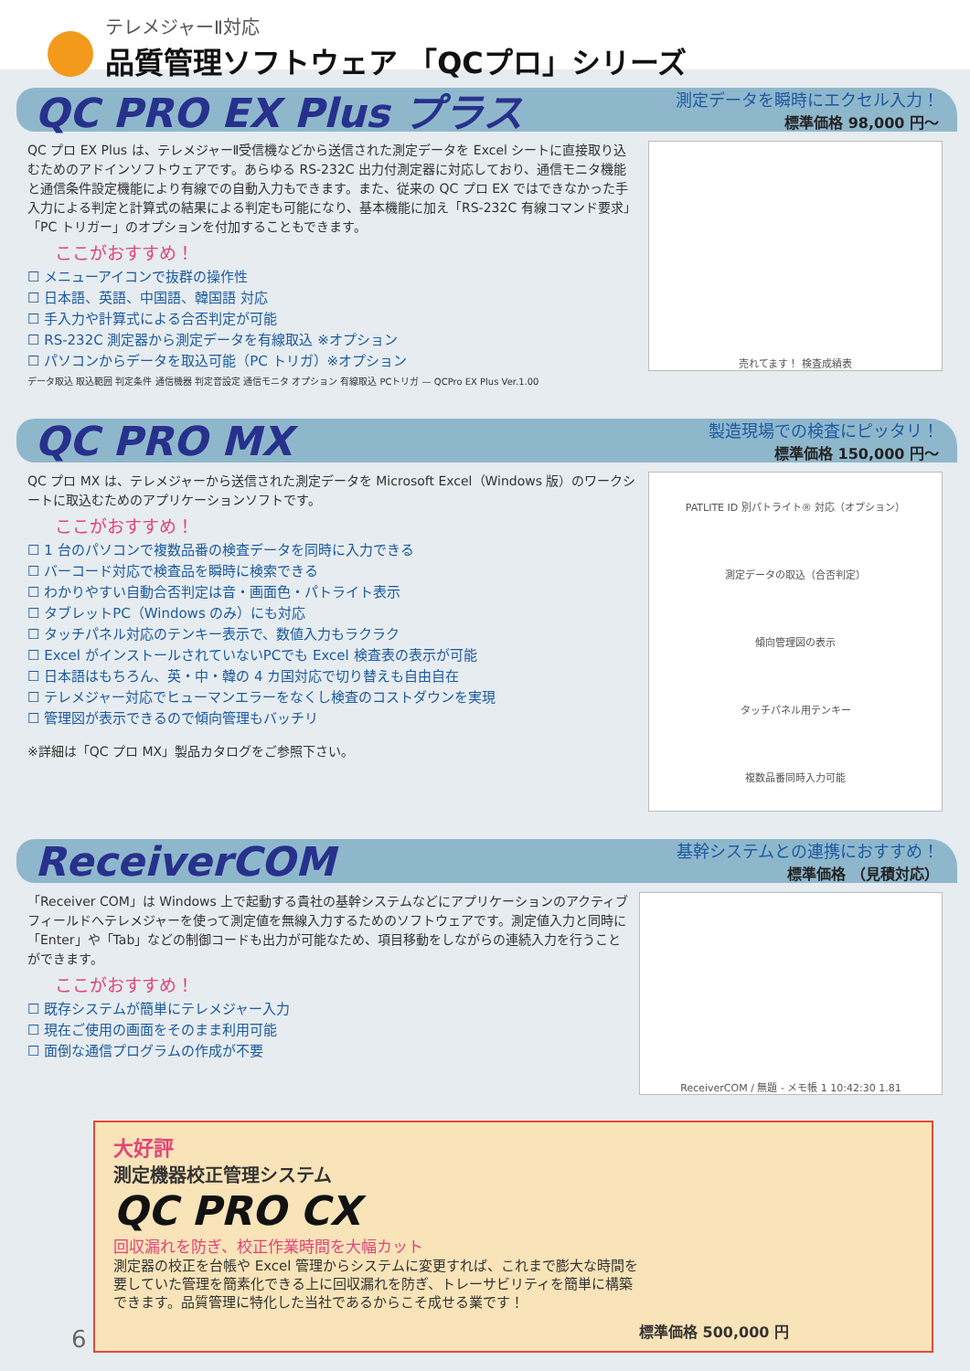テレメジャーⅡ対応
品質管理ソフトウェア 「QCプロ」シリーズ
QC PRO EX Plus プラス
測定データを瞬時にエクセル入力！
標準価格 98,000 円〜
QC プロ EX Plus は、テレメジャーⅡ受信機などから送信された測定データを Excel シートに直接取り込むためのアドインソフトウェアです。あらゆる RS-232C 出力付測定器に対応しており、通信モニタ機能と通信条件設定機能により有線での自動入力もできます。また、従来の QC プロ EX ではできなかった手入力による判定と計算式の結果による判定も可能になり、基本機能に加え「RS-232C 有線コマンド要求」「PC トリガー」のオプションを付加することもできます。
ここがおすすめ！
☐ メニューアイコンで抜群の操作性
☐ 日本語、英語、中国語、韓国語 対応
☐ 手入力や計算式による合否判定が可能
☐ RS-232C 測定器から測定データを有線取込 ※オプション
☐ パソコンからデータを取込可能（PC トリガ）※オプション
データ取込 取込範囲 判定条件 通信機器 判定音設定 通信モニタ オプション 有線取込 PCトリガ — QCPro EX Plus Ver.1.00
売れてます！ 検査成績表
QC PRO MX
製造現場での検査にピッタリ！
標準価格 150,000 円〜
QC プロ MX は、テレメジャーから送信された測定データを Microsoft Excel（Windows 版）のワークシートに取込むためのアプリケーションソフトです。
ここがおすすめ！
☐ 1 台のパソコンで複数品番の検査データを同時に入力できる
☐ バーコード対応で検査品を瞬時に検索できる
☐ わかりやすい自動合否判定は音・画面色・パトライト表示
☐ タブレットPC（Windows のみ）にも対応
☐ タッチパネル対応のテンキー表示で、数値入力もラクラク
☐ Excel がインストールされていないPCでも Excel 検査表の表示が可能
☐ 日本語はもちろん、英・中・韓の 4 カ国対応で切り替えも自由自在
☐ テレメジャー対応でヒューマンエラーをなくし検査のコストダウンを実現
☐ 管理図が表示できるので傾向管理もバッチリ
※詳細は「QC プロ MX」製品カタログをご参照下さい。
PATLITE ID 別パトライト® 対応（オプション）
測定データの取込（合否判定）
傾向管理図の表示
タッチパネル用テンキー
複数品番同時入力可能
ReceiverCOM
基幹システムとの連携におすすめ！
標準価格 （見積対応）
「Receiver COM」は Windows 上で起動する貴社の基幹システムなどにアプリケーションのアクティブフィールドへテレメジャーを使って測定値を無線入力するためのソフトウェアです。測定値入力と同時に「Enter」や「Tab」などの制御コードも出力が可能なため、項目移動をしながらの連続入力を行うことができます。
ここがおすすめ！
☐ 既存システムが簡単にテレメジャー入力
☐ 現在ご使用の画面をそのまま利用可能
☐ 面倒な通信プログラムの作成が不要
ReceiverCOM / 無題 - メモ帳 1 10:42:30 1.81
大好評
測定機器校正管理システム
QC PRO CX
回収漏れを防ぎ、校正作業時間を大幅カット
測定器の校正を台帳や Excel 管理からシステムに変更すれば、これまで膨大な時間を要していた管理を簡素化できる上に回収漏れを防ぎ、トレーサビリティを簡単に構築できます。品質管理に特化した当社であるからこそ成せる業です！
標準価格 500,000 円
6